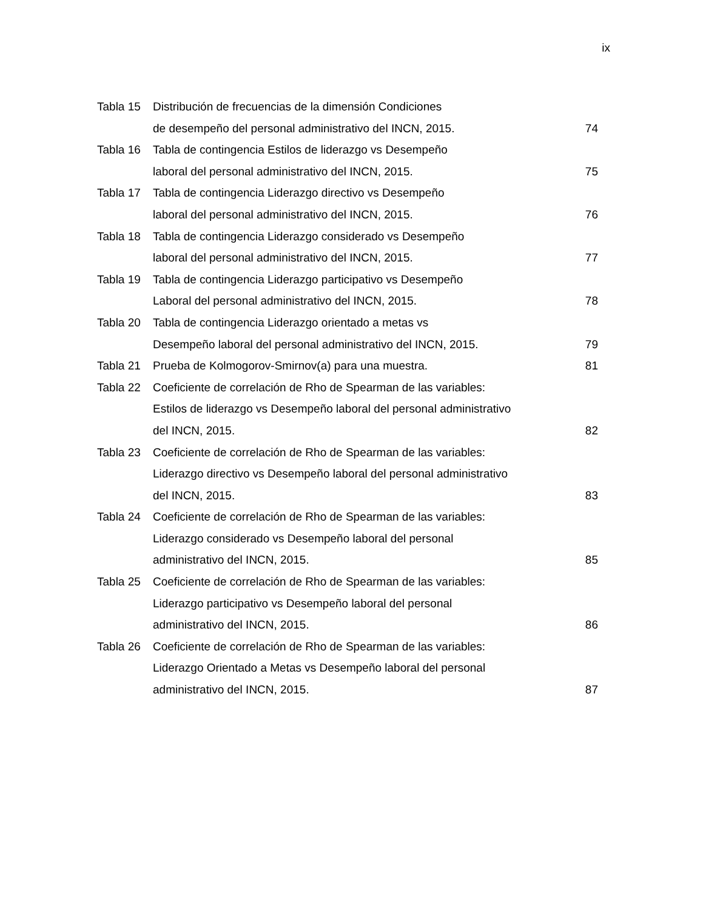ix
Tabla 15 Distribución de frecuencias de la dimensión Condiciones
de desempeño del personal administrativo del INCN, 2015.
74
Tabla 16 Tabla de contingencia Estilos de liderazgo vs Desempeño
laboral del personal administrativo del INCN, 2015.
75
Tabla 17 Tabla de contingencia Liderazgo directivo vs Desempeño
laboral del personal administrativo del INCN, 2015.
76
Tabla 18 Tabla de contingencia Liderazgo considerado vs Desempeño
laboral del personal administrativo del INCN, 2015.
77
Tabla 19 Tabla de contingencia Liderazgo participativo vs Desempeño
Laboral del personal administrativo del INCN, 2015.
78
Tabla 20 Tabla de contingencia Liderazgo orientado a metas vs
Desempeño laboral del personal administrativo del INCN, 2015.
79
Tabla 21 Prueba de Kolmogorov-Smirnov(a) para una muestra.
81
Tabla 22 Coeficiente de correlación de Rho de Spearman de las variables:
Estilos de liderazgo vs Desempeño laboral del personal administrativo
del INCN, 2015.
82
Tabla 23 Coeficiente de correlación de Rho de Spearman de las variables:
Liderazgo directivo vs Desempeño laboral del personal administrativo
del INCN, 2015.
83
Tabla 24 Coeficiente de correlación de Rho de Spearman de las variables:
Liderazgo considerado vs Desempeño laboral del personal
administrativo del INCN, 2015.
85
Tabla 25 Coeficiente de correlación de Rho de Spearman de las variables:
Liderazgo participativo vs Desempeño laboral del personal
administrativo del INCN, 2015.
86
Tabla 26 Coeficiente de correlación de Rho de Spearman de las variables:
Liderazgo Orientado a Metas vs Desempeño laboral del personal
administrativo del INCN, 2015.
87